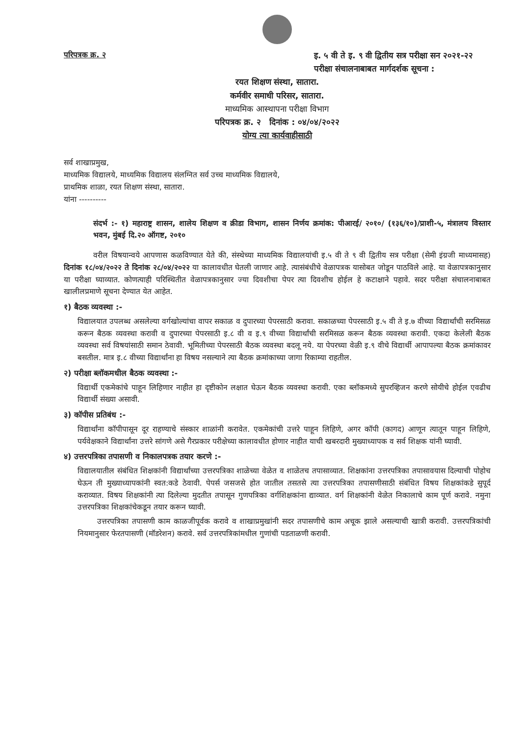परिपत्रक क्र. २ इ. ५ वी ते इ. ९ वी द्वितीय सत्र परीक्षा सन २०२१-२२ परीक्षा संचालनाबाबत मार्गदर्शक सूचना :
रयत शिक्षण संस्था, सातारा.
कर्मवीर समाधी परिसर, सातारा.
माध्यमिक आस्थापना परीक्षा विभाग
परिपत्रक क्र. २ दिनांक : ०४/०४/२०२२
योग्य त्या कार्यवाहीसाठी
सर्व शाखाप्रमुख,
माध्यमिक विद्यालये, माध्यमिक विद्यालय संलग्नित सर्व उच्च माध्यमिक विद्यालये,
प्राथमिक शाळा, रयत शिक्षण संस्था, सातारा.
यांना ----------
संदर्भ :- १) महाराष्ट्र शासन, शालेय शिक्षण व क्रीडा विभाग, शासन निर्णय क्रमांक: पीआरई/ २०१०/ (१३६/१०)/प्राशी-५, मंत्रालय विस्तार भवन, मुंबई दि.२० ऑगष्ट, २०१०
वरील विषयान्वये आपणास कळविण्यात येते की, संस्थेच्या माध्यमिक विद्यालयांची इ.५ वी ते ९ वी द्वितीय सत्र परीक्षा (सेमी इंग्रजी माध्यमासह) दिनांक १८/०४/२०२२ ते दिनांक २८/०४/२०२२ या कालावधीत घेतली जाणार आहे. त्यासंबंधीचे वेळापत्रक यासोबत जोडून पाठविले आहे. या वेळापत्रकानुसार या परीक्षा घ्याव्यात. कोणत्याही परिस्थितीत वेळापत्रकानुसार ज्या दिवशीचा पेपर त्या दिवशीच होईल हे कटाक्षाने पहावे. सदर परीक्षा संचालनाबाबत खालीलप्रमाणे सूचना देण्यात येत आहेत.
१) बैठक व्यवस्था :-
विद्यालयात उपलब्ध असलेल्या वर्गखोल्यांचा वापर सकाळ व दुपारच्या पेपरसाठी करावा. सकाळच्या पेपरसाठी इ.५ वी ते इ.७ वीच्या विद्यार्थांची सरमिसळ करून बैठक व्यवस्था करावी व दुपारच्या पेपरसाठी इ.८ वी व इ.९ वीच्या विद्यार्थांची सरमिसळ करून बैठक व्यवस्था करावी. एकदा केलेली बैठक व्यवस्था सर्व विषयांसाठी समान ठेवावी. भूमितीच्या पेपरसाठी बैठक व्यवस्था बदलू नये. या पेपरच्या वेळी इ.९ वीचे विद्यार्थी आपापल्या बैठक क्रमांकावर बसतील. मात्र इ.८ वीच्या विद्यार्थांना हा विषय नसल्याने त्या बैठक क्रमांकाच्या जागा रिकाम्या राहतील.
२) परीक्षा ब्लॉकमधील बैठक व्यवस्था :-
विद्यार्थी एकमेकांचे पाहून लिहिणार नाहीत हा दृष्टीकोन लक्षात घेऊन बैठक व्यवस्था करावी. एका ब्लॉकमध्ये सुपरव्हिजन करणे सोयीचे होईल एवढीच विद्यार्थी संख्या असावी.
३) कॉपीस प्रतिबंध :-
विद्यार्थांना कॉपीपासून दूर राहण्याचे संस्कार शाळांनी करावेत. एकमेकांची उत्तरे पाहून लिहिणे, अगर कॉपी (कागद) आणून त्यातून पाहून लिहिणे, पर्यवेक्षकाने विद्यार्थांना उत्तरे सांगणे असे गैरप्रकार परीक्षेच्या कालावधीत होणार नाहीत याची खबरदारी मुख्याध्यापक व सर्व शिक्षक यांनी घ्यावी.
४) उत्तरपत्रिका तपासणी व निकालपत्रक तयार करणे :-
विद्यालयातील संबंधित शिक्षकांनी विद्यार्थांच्या उत्तरपत्रिका शाळेच्या वेळेत व शाळेतच तपासाव्यात. शिक्षकांना उत्तरपत्रिका तपासावयास दिल्याची पोहोच घेऊन ती मुख्याध्यापकांनी स्वत:कडे ठेवावी. पेपर्स जसजसे होत जातील तसतसे त्या उत्तरपत्रिका तपासणीसाठी संबंधित विषय शिक्षकांकडे सुपूर्द कराव्यात. विषय शिक्षकांनी त्या दिलेल्या मुदतीत तपासून गुणपत्रिका वर्गशिक्षकांना द्याव्यात. वर्ग शिक्षकांनी वेळेत निकालाचे काम पूर्ण करावे. नमुना उत्तरपत्रिका शिक्षकांचेकडून तयार करून घ्यावी.
उत्तरपत्रिका तपासणी काम काळजीपूर्वक करावे व शाखाप्रमुखांनी सदर तपासणीचे काम अचूक झाले असल्याची खात्री करावी. उत्तरपत्रिकांची नियमानुसार फेरतपासणी (मॉडरेशन) करावे. सर्व उत्तरपत्रिकांमधील गुणांची पडताळणी करावी.